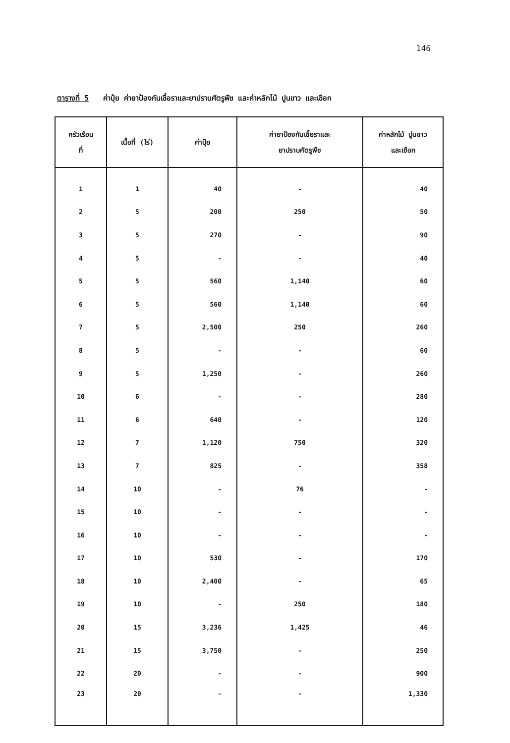146
ตารางที่ 5 ค่าปุ๋ย ค่ายาป้องกันเชื้อราและยาปราบศัตรูพืช และค่าหลักไม้ ปูนขาว และเชือก
| ครัวเรือน ที่ | เนื้อที่ (ไร่) | ค่าปุ๋ย | ค่ายาป้องกันเชื้อราและ ยาปราบศัตรูพืช | ค่าหลักไม้ ปูนขาว และเชือก |
| --- | --- | --- | --- | --- |
| 1 | 1 | 40 | - | 40 |
| 2 | 5 | 200 | 250 | 50 |
| 3 | 5 | 270 | - | 90 |
| 4 | 5 | - | - | 40 |
| 5 | 5 | 560 | 1,140 | 60 |
| 6 | 5 | 560 | 1,140 | 60 |
| 7 | 5 | 2,500 | 250 | 260 |
| 8 | 5 | - | - | 60 |
| 9 | 5 | 1,250 | - | 260 |
| 10 | 6 | - | - | 280 |
| 11 | 6 | 640 | - | 120 |
| 12 | 7 | 1,120 | 750 | 320 |
| 13 | 7 | 825 | - | 358 |
| 14 | 10 | - | 76 | - |
| 15 | 10 | - | - | - |
| 16 | 10 | - | - | - |
| 17 | 10 | 530 | - | 170 |
| 18 | 10 | 2,400 | - | 65 |
| 19 | 10 | - | 250 | 180 |
| 20 | 15 | 3,236 | 1,425 | 46 |
| 21 | 15 | 3,750 | - | 250 |
| 22 | 20 | - | - | 900 |
| 23 | 20 | - | - | 1,330 |